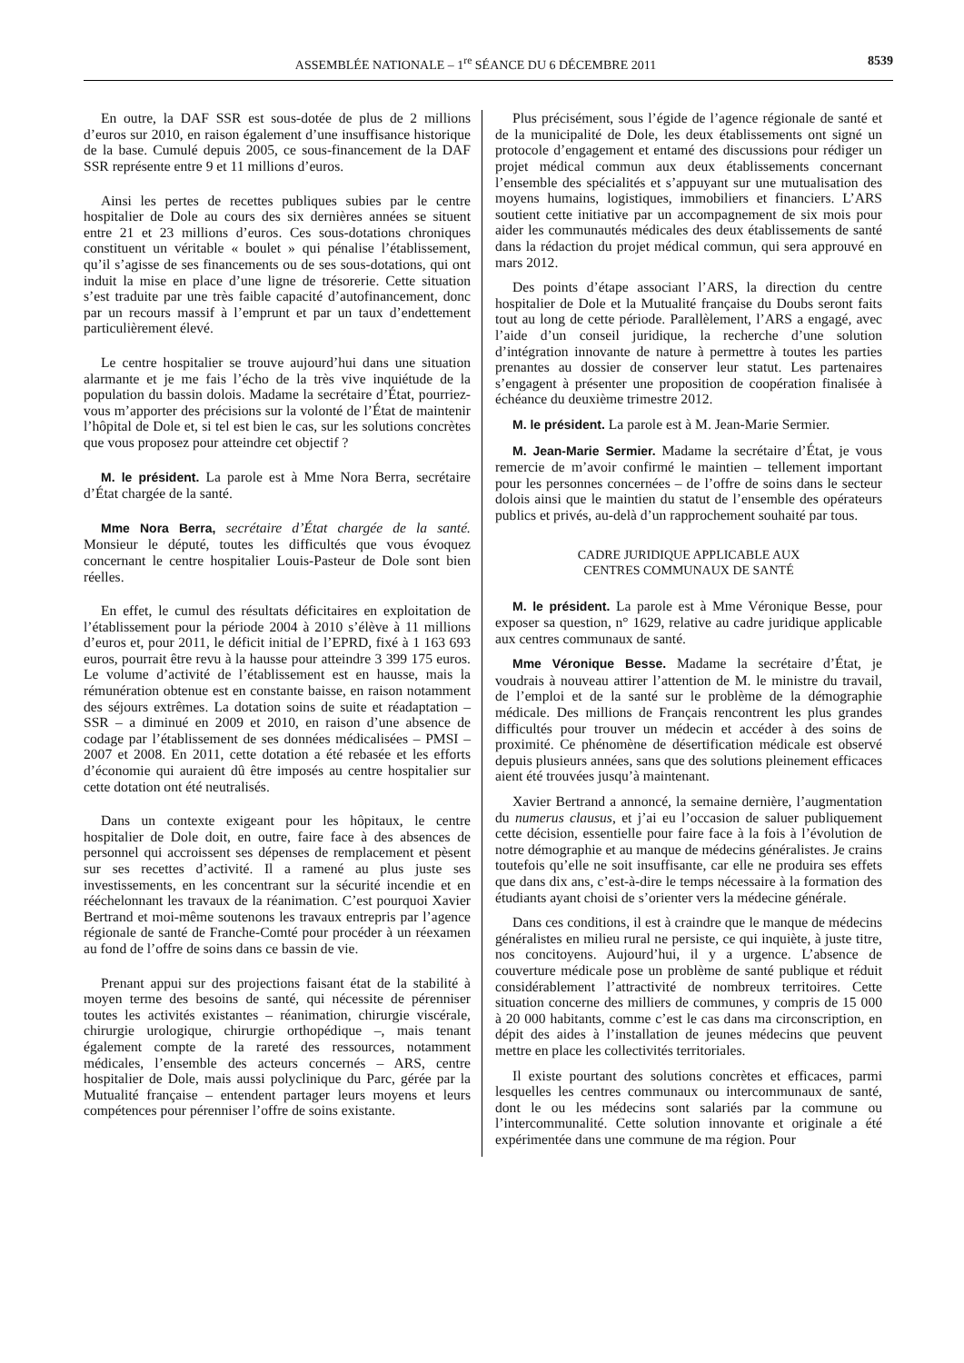ASSEMBLÉE NATIONALE – 1<sup>re</sup> SÉANCE DU 6 DÉCEMBRE 2011 8539
En outre, la DAF SSR est sous-dotée de plus de 2 millions d’euros sur 2010, en raison également d’une insuffisance historique de la base. Cumulé depuis 2005, ce sous-financement de la DAF SSR représente entre 9 et 11 millions d’euros.
Ainsi les pertes de recettes publiques subies par le centre hospitalier de Dole au cours des six dernières années se situent entre 21 et 23 millions d’euros. Ces sous-dotations chroniques constituent un véritable « boulet » qui pénalise l’établissement, qu’il s’agisse de ses financements ou de ses sous-dotations, qui ont induit la mise en place d’une ligne de trésorerie. Cette situation s’est traduite par une très faible capacité d’autofinancement, donc par un recours massif à l’emprunt et par un taux d’endettement particulièrement élevé.
Le centre hospitalier se trouve aujourd’hui dans une situation alarmante et je me fais l’écho de la très vive inquiétude de la population du bassin dolois. Madame la secrétaire d’État, pourriez-vous m’apporter des précisions sur la volonté de l’État de maintenir l’hôpital de Dole et, si tel est bien le cas, sur les solutions concrètes que vous proposez pour atteindre cet objectif ?
M. le président. La parole est à Mme Nora Berra, secrétaire d’État chargée de la santé.
Mme Nora Berra, secrétaire d’État chargée de la santé. Monsieur le député, toutes les difficultés que vous évoquez concernant le centre hospitalier Louis-Pasteur de Dole sont bien réelles.
En effet, le cumul des résultats déficitaires en exploitation de l’établissement pour la période 2004 à 2010 s’élève à 11 millions d’euros et, pour 2011, le déficit initial de l’EPRD, fixé à 1 163 693 euros, pourrait être revu à la hausse pour atteindre 3 399 175 euros. Le volume d’activité de l’établissement est en hausse, mais la rémunération obtenue est en constante baisse, en raison notamment des séjours extrêmes. La dotation soins de suite et réadaptation – SSR – a diminué en 2009 et 2010, en raison d’une absence de codage par l’établissement de ses données médicalisées – PMSI – 2007 et 2008. En 2011, cette dotation a été rebasée et les efforts d’économie qui auraient dû être imposés au centre hospitalier sur cette dotation ont été neutralisés.
Dans un contexte exigeant pour les hôpitaux, le centre hospitalier de Dole doit, en outre, faire face à des absences de personnel qui accroissent ses dépenses de remplacement et pèsent sur ses recettes d’activité. Il a ramené au plus juste ses investissements, en les concentrant sur la sécurité incendie et en rééchelonnant les travaux de la réanimation. C’est pourquoi Xavier Bertrand et moi-même soutenons les travaux entrepris par l’agence régionale de santé de Franche-Comté pour procéder à un réexamen au fond de l’offre de soins dans ce bassin de vie.
Prenant appui sur des projections faisant état de la stabilité à moyen terme des besoins de santé, qui nécessite de pérenniser toutes les activités existantes – réanimation, chirurgie viscérale, chirurgie urologique, chirurgie orthopédique –, mais tenant également compte de la rareté des ressources, notamment médicales, l’ensemble des acteurs concernés – ARS, centre hospitalier de Dole, mais aussi polyclinique du Parc, gérée par la Mutualité française – entendent partager leurs moyens et leurs compétences pour pérenniser l’offre de soins existante.
Plus précisément, sous l’égide de l’agence régionale de santé et de la municipalité de Dole, les deux établissements ont signé un protocole d’engagement et entamé des discussions pour rédiger un projet médical commun aux deux établissements concernant l’ensemble des spécialités et s’appuyant sur une mutualisation des moyens humains, logistiques, immobiliers et financiers. L’ARS soutient cette initiative par un accompagnement de six mois pour aider les communautés médicales des deux établissements de santé dans la rédaction du projet médical commun, qui sera approuvé en mars 2012.
Des points d’étape associant l’ARS, la direction du centre hospitalier de Dole et la Mutualité française du Doubs seront faits tout au long de cette période. Parallèlement, l’ARS a engagé, avec l’aide d’un conseil juridique, la recherche d’une solution d’intégration innovante de nature à permettre à toutes les parties prenantes au dossier de conserver leur statut. Les partenaires s’engagent à présenter une proposition de coopération finalisée à échéance du deuxième trimestre 2012.
M. le président. La parole est à M. Jean-Marie Sermier.
M. Jean-Marie Sermier. Madame la secrétaire d’État, je vous remercie de m’avoir confirmé le maintien – tellement important pour les personnes concernées – de l’offre de soins dans le secteur dolois ainsi que le maintien du statut de l’ensemble des opérateurs publics et privés, au-delà d’un rapprochement souhaité par tous.
CADRE JURIDIQUE APPLICABLE AUX
CENTRES COMMUNAUX DE SANTÉ
M. le président. La parole est à Mme Véronique Besse, pour exposer sa question, n° 1629, relative au cadre juridique applicable aux centres communaux de santé.
Mme Véronique Besse. Madame la secrétaire d’État, je voudrais à nouveau attirer l’attention de M. le ministre du travail, de l’emploi et de la santé sur le problème de la démographie médicale. Des millions de Français rencontrent les plus grandes difficultés pour trouver un médecin et accéder à des soins de proximité. Ce phénomène de désertification médicale est observé depuis plusieurs années, sans que des solutions pleinement efficaces aient été trouvées jusqu’à maintenant.
Xavier Bertrand a annoncé, la semaine dernière, l’augmentation du numerus clausus, et j’ai eu l’occasion de saluer publiquement cette décision, essentielle pour faire face à la fois à l’évolution de notre démographie et au manque de médecins généralistes. Je crains toutefois qu’elle ne soit insuffisante, car elle ne produira ses effets que dans dix ans, c’est-à-dire le temps nécessaire à la formation des étudiants ayant choisi de s’orienter vers la médecine générale.
Dans ces conditions, il est à craindre que le manque de médecins généralistes en milieu rural ne persiste, ce qui inquiète, à juste titre, nos concitoyens. Aujourd’hui, il y a urgence. L’absence de couverture médicale pose un problème de santé publique et réduit considérablement l’attractivité de nombreux territoires. Cette situation concerne des milliers de communes, y compris de 15 000 à 20 000 habitants, comme c’est le cas dans ma circonscription, en dépit des aides à l’installation de jeunes médecins que peuvent mettre en place les collectivités territoriales.
Il existe pourtant des solutions concrètes et efficaces, parmi lesquelles les centres communaux ou intercommunaux de santé, dont le ou les médecins sont salariés par la commune ou l’intercommunalité. Cette solution innovante et originale a été expérimentée dans une commune de ma région. Pour